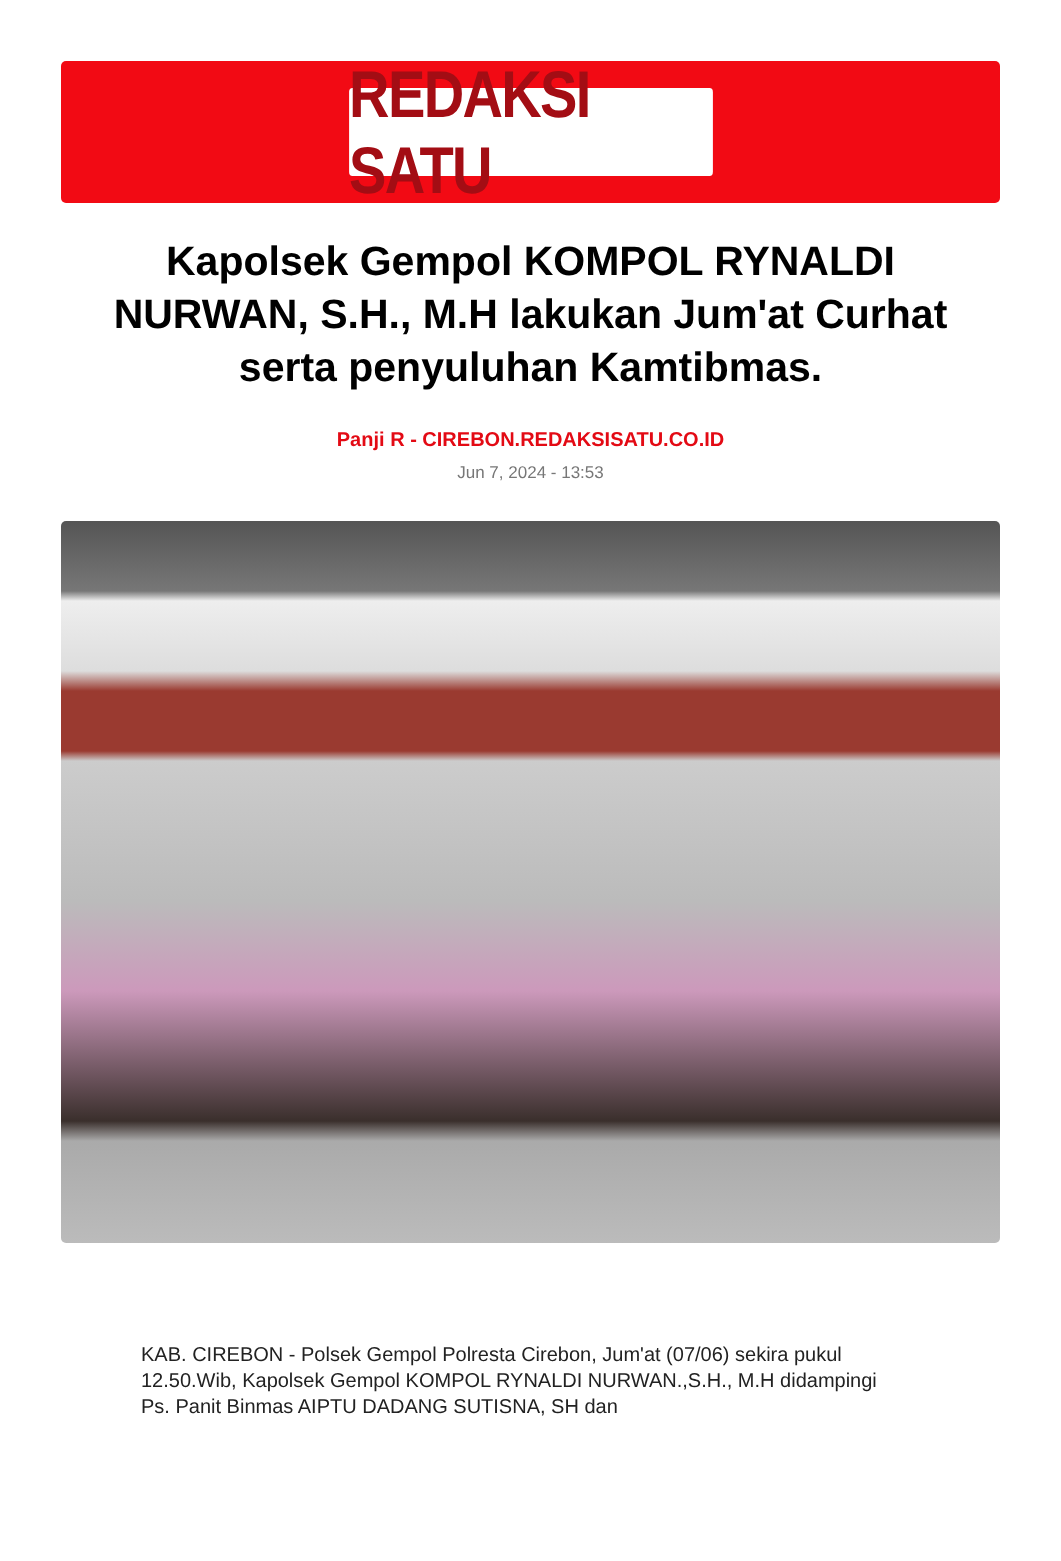REDAKSI SATU
Kapolsek Gempol KOMPOL RYNALDI NURWAN, S.H., M.H lakukan Jum'at Curhat serta penyuluhan Kamtibmas.
Panji R - CIREBON.REDAKSISATU.CO.ID
Jun 7, 2024 - 13:53
KAB. CIREBON - Polsek Gempol Polresta Cirebon, Jum'at (07/06) sekira pukul 12.50.Wib, Kapolsek Gempol KOMPOL RYNALDI NURWAN.,S.H., M.H didampingi Ps. Panit Binmas AIPTU DADANG SUTISNA, SH dan